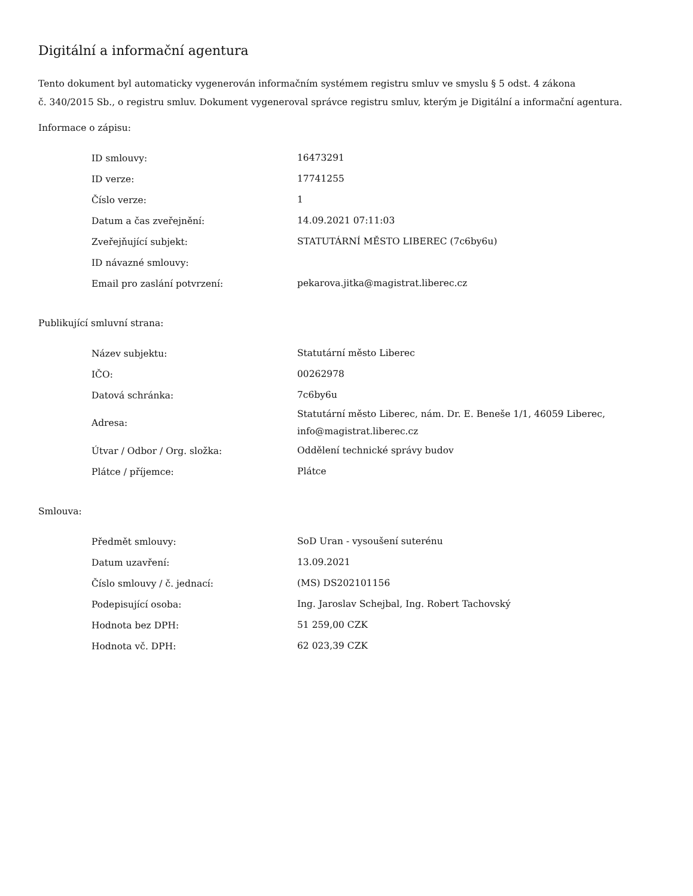Digitální a informační agentura
Tento dokument byl automaticky vygenerován informačním systémem registru smluv ve smyslu § 5 odst. 4 zákona
č. 340/2015 Sb., o registru smluv. Dokument vygeneroval správce registru smluv, kterým je Digitální a informační agentura.
Informace o zápisu:
| ID smlouvy: | 16473291 |
| ID verze: | 17741255 |
| Číslo verze: | 1 |
| Datum a čas zveřejnění: | 14.09.2021 07:11:03 |
| Zveřejňující subjekt: | STATUTÁRNÍ MĚSTO LIBEREC (7c6by6u) |
| ID návazné smlouvy: | |
| Email pro zaslání potvrzení: | pekarova.jitka@magistrat.liberec.cz |
Publikující smluvní strana:
| Název subjektu: | Statutární město Liberec |
| IČO: | 00262978 |
| Datová schránka: | 7c6by6u |
| Adresa: | Statutární město Liberec, nám. Dr. E. Beneše 1/1, 46059 Liberec, info@magistrat.liberec.cz |
| Útvar / Odbor / Org. složka: | Oddělení technické správy budov |
| Plátce / příjemce: | Plátce |
Smlouva:
| Předmět smlouvy: | SoD Uran - vysoušení suterénu |
| Datum uzavření: | 13.09.2021 |
| Číslo smlouvy / č. jednací: | (MS) DS202101156 |
| Podepisující osoba: | Ing. Jaroslav Schejbal, Ing. Robert Tachovský |
| Hodnota bez DPH: | 51 259,00 CZK |
| Hodnota vč. DPH: | 62 023,39 CZK |